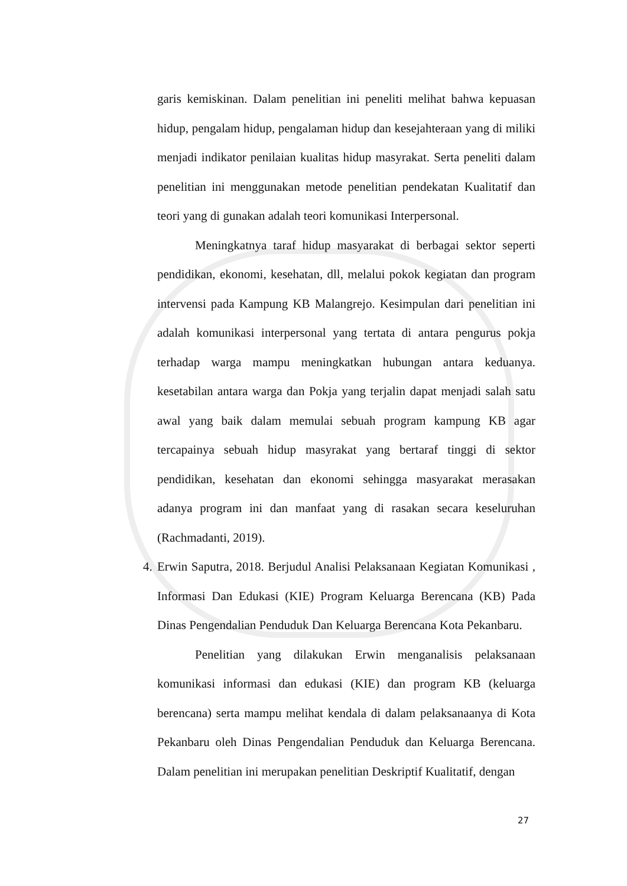garis kemiskinan. Dalam penelitian ini peneliti melihat bahwa kepuasan hidup, pengalam hidup, pengalaman hidup dan kesejahteraan yang di miliki menjadi indikator penilaian kualitas hidup masyrakat. Serta peneliti dalam penelitian ini menggunakan metode penelitian pendekatan Kualitatif dan teori yang di gunakan adalah teori komunikasi Interpersonal.
Meningkatnya taraf hidup masyarakat di berbagai sektor seperti pendidikan, ekonomi, kesehatan, dll, melalui pokok kegiatan dan program intervensi pada Kampung KB Malangrejo. Kesimpulan dari penelitian ini adalah komunikasi interpersonal yang tertata di antara pengurus pokja terhadap warga mampu meningkatkan hubungan antara keduanya. kesetabilan antara warga dan Pokja yang terjalin dapat menjadi salah satu awal yang baik dalam memulai sebuah program kampung KB agar tercapainya sebuah hidup masyrakat yang bertaraf tinggi di sektor pendidikan, kesehatan dan ekonomi sehingga masyarakat merasakan adanya program ini dan manfaat yang di rasakan secara keseluruhan (Rachmadanti, 2019).
4.
Erwin Saputra, 2018. Berjudul Analisi Pelaksanaan Kegiatan Komunikasi , Informasi Dan Edukasi (KIE) Program Keluarga Berencana (KB) Pada Dinas Pengendalian Penduduk Dan Keluarga Berencana Kota Pekanbaru.
Penelitian yang dilakukan Erwin menganalisis pelaksanaan komunikasi informasi dan edukasi (KIE) dan program KB (keluarga berencana) serta mampu melihat kendala di dalam pelaksanaanya di Kota Pekanbaru oleh Dinas Pengendalian Penduduk dan Keluarga Berencana. Dalam penelitian ini merupakan penelitian Deskriptif Kualitatif, dengan
27